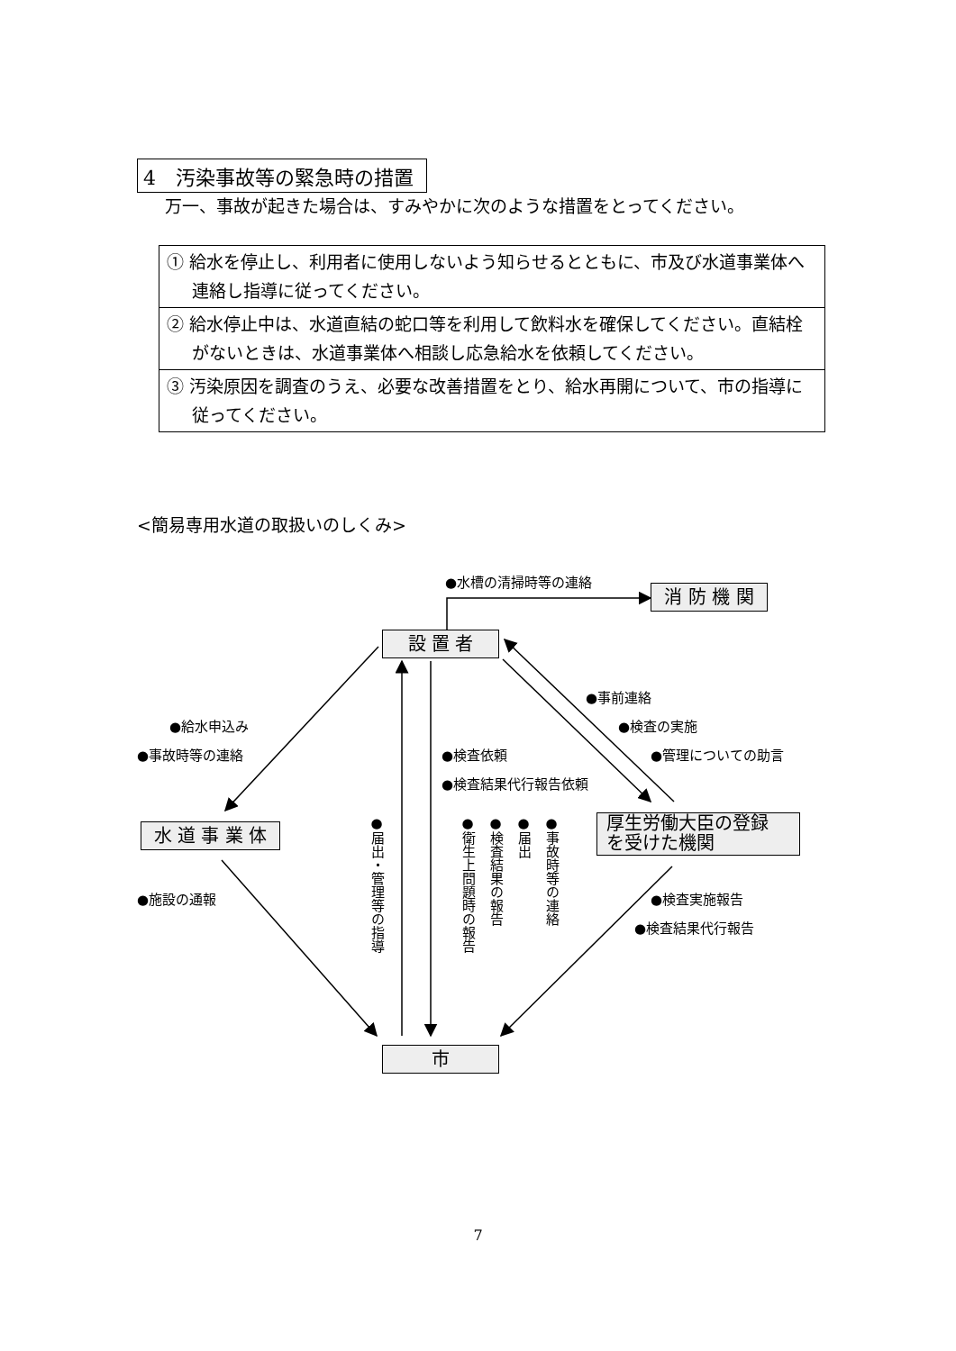4　汚染事故等の緊急時の措置
万一、事故が起きた場合は、すみやかに次のような措置をとってください。
| ① 給水を停止し、利用者に使用しないよう知らせるとともに、市及び水道事業体へ連絡し指導に従ってください。 |
| ② 給水停止中は、水道直結の蛇口等を利用して飲料水を確保してください。直結栓がないときは、水道事業体へ相談し応急給水を依頼してください。 |
| ③ 汚染原因を調査のうえ、必要な改善措置をとり、給水再開について、市の指導に従ってください。 |
<簡易専用水道の取扱いのしくみ>
消 防 機 関
設 置 者
水 道 事 業 体
厚生労働大臣の登録
を受けた機関
市
●水槽の清掃時等の連絡
●事前連絡
●検査の実施
●管理についての助言
●給水申込み
●事故時等の連絡 ●検査依頼
●検査結果代行報告依頼
●施設の通報 ●検査実施報告
●検査結果代行報告
●届出・管理等の指導
●衛生上問題時の報告
●検査結果の報告
●届出
●事故時等の連絡
7